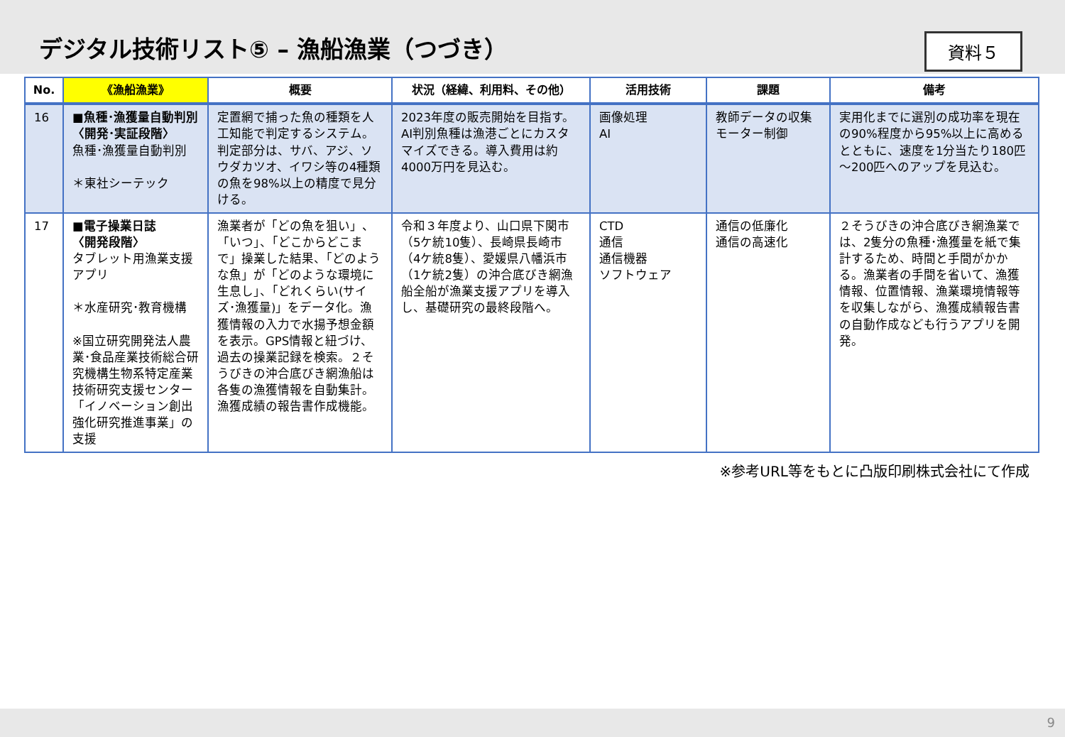デジタル技術リスト⑤ – 漁船漁業（つづき）
資料５
| No. | 《漁船漁業》 | 概要 | 状況（経緯、利用料、その他） | 活用技術 | 課題 | 備考 |
| --- | --- | --- | --- | --- | --- | --- |
| 16 | ■魚種･漁獲量自動判別 〈開発･実証段階〉 魚種･漁獲量自動判別 ＊東社シーテック | 定置網で捕った魚の種類を人工知能で判定するシステム。判定部分は、サバ、アジ、ソウダカツオ、イワシ等の4種類の魚を98%以上の精度で見分ける。 | 2023年度の販売開始を目指す。AI判別魚種は漁港ごとにカスタマイズできる。導入費用は約4000万円を見込む。 | 画像処理 AI | 教師データの収集 モーター制御 | 実用化までに選別の成功率を現在の90%程度から95%以上に高めるとともに、速度を1分当たり180匹～200匹へのアップを見込む。 |
| 17 | ■電子操業日誌 〈開発段階〉 タブレット用漁業支援アプリ ＊水産研究･教育機構 ※国立研究開発法人農業･食品産業技術総合研究機構生物系特定産業技術研究支援センター「イノベーション創出強化研究推進事業」の支援 | 漁業者が「どの魚を狙い」、「いつ」、「どこからどこまで」操業した結果、「どのような魚」が「どのような環境に生息し」、「どれくらい(サイズ･漁獲量)」をデータ化。漁獲情報の入力で水揚予想金額を表示。GPS情報と紐づけ、過去の操業記録を検索。２そうびきの沖合底びき網漁船は各隻の漁獲情報を自動集計。漁獲成績の報告書作成機能。 | 令和３年度より、山口県下関市（5ケ統10隻）、長崎県長崎市（4ケ統8隻）、愛媛県八幡浜市（1ケ統2隻）の沖合底びき網漁船全船が漁業支援アプリを導入し、基礎研究の最終段階へ。 | CTD 通信 通信機器 ソフトウェア | 通信の低廉化 通信の高速化 | ２そうびきの沖合底びき網漁業では、2隻分の魚種･漁獲量を紙で集計するため、時間と手間がかかる。漁業者の手間を省いて、漁獲情報、位置情報、漁業環境情報等を収集しながら、漁獲成績報告書の自動作成なども行うアプリを開発。 |
※参考URL等をもとに凸版印刷株式会社にて作成
9